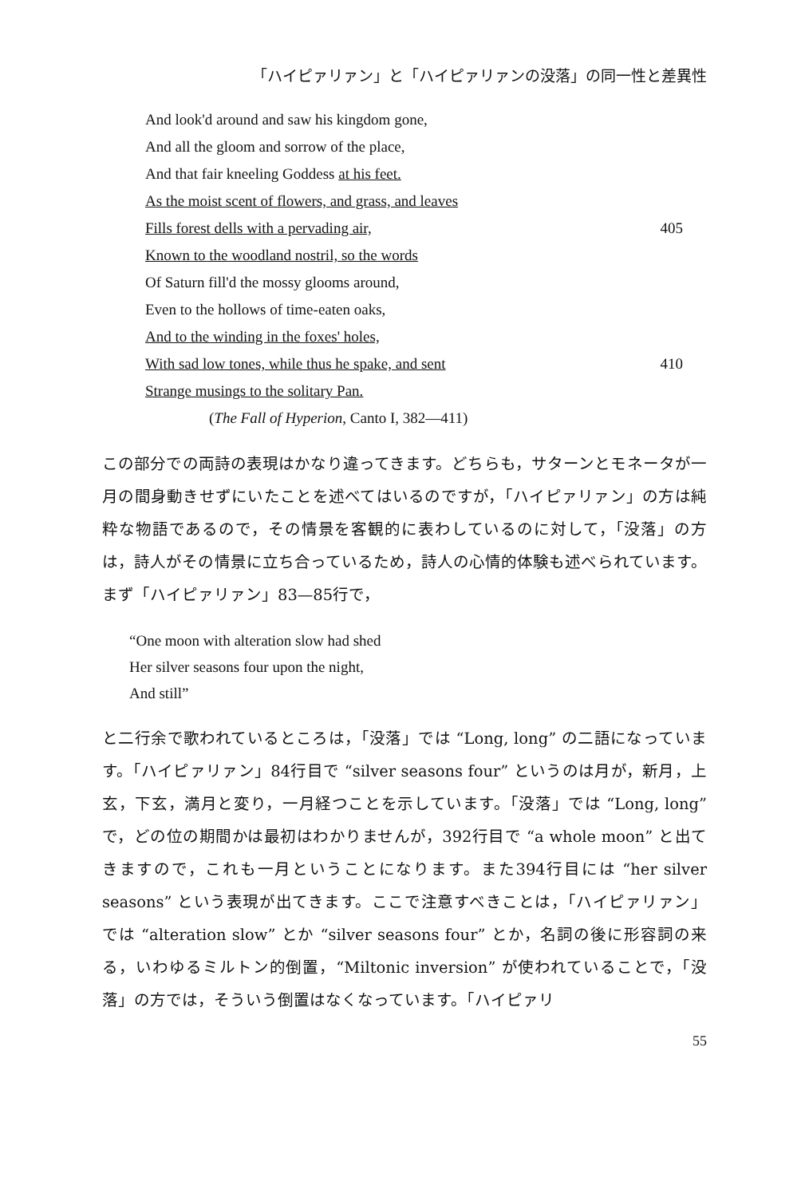「ハイピァリァン」と「ハイピァリァンの没落」の同一性と差異性
And look'd around and saw his kingdom gone,
And all the gloom and sorrow of the place,
And that fair kneeling Goddess at his feet.
As the moist scent of flowers, and grass, and leaves
Fills forest dells with a pervading air, 405
Known to the woodland nostril, so the words
Of Saturn fill'd the mossy glooms around,
Even to the hollows of time-eaten oaks,
And to the winding in the foxes' holes,
With sad low tones, while thus he spake, and sent 410
Strange musings to the solitary Pan.
(The Fall of Hyperion, Canto I, 382—411)
この部分での両詩の表現はかなり違ってきます。どちらも，サターンとモネータが一月の間身動きせずにいたことを述べてはいるのですが，「ハイピァリァン」の方は純粋な物語であるので，その情景を客観的に表わしているのに対して，「没落」の方は，詩人がその情景に立ち合っているため，詩人の心情的体験も述べられています。まず「ハイピァリァン」83—85行で，
“One moon with alteration slow had shed
Her silver seasons four upon the night,
And still”
と二行余で歌われているところは，「没落」では “Long, long” の二語になっています。「ハイピァリァン」84行目で “silver seasons four” というのは月が，新月，上玄，下玄，満月と変り，一月経つことを示しています。「没落」では “Long, long” で，どの位の期間かは最初はわかりませんが，392行目で “a whole moon” と出てきますので，これも一月ということになります。また394行目には “her silver seasons” という表現が出てきます。ここで注意すべきことは，「ハイピァリァン」では “alteration slow” とか “silver seasons four” とか，名詞の後に形容詞の来る，いわゆるミルトン的倒置，“Miltonic inversion” が使われていることで，「没落」の方では，そういう倒置はなくなっています。「ハイピァリ
55